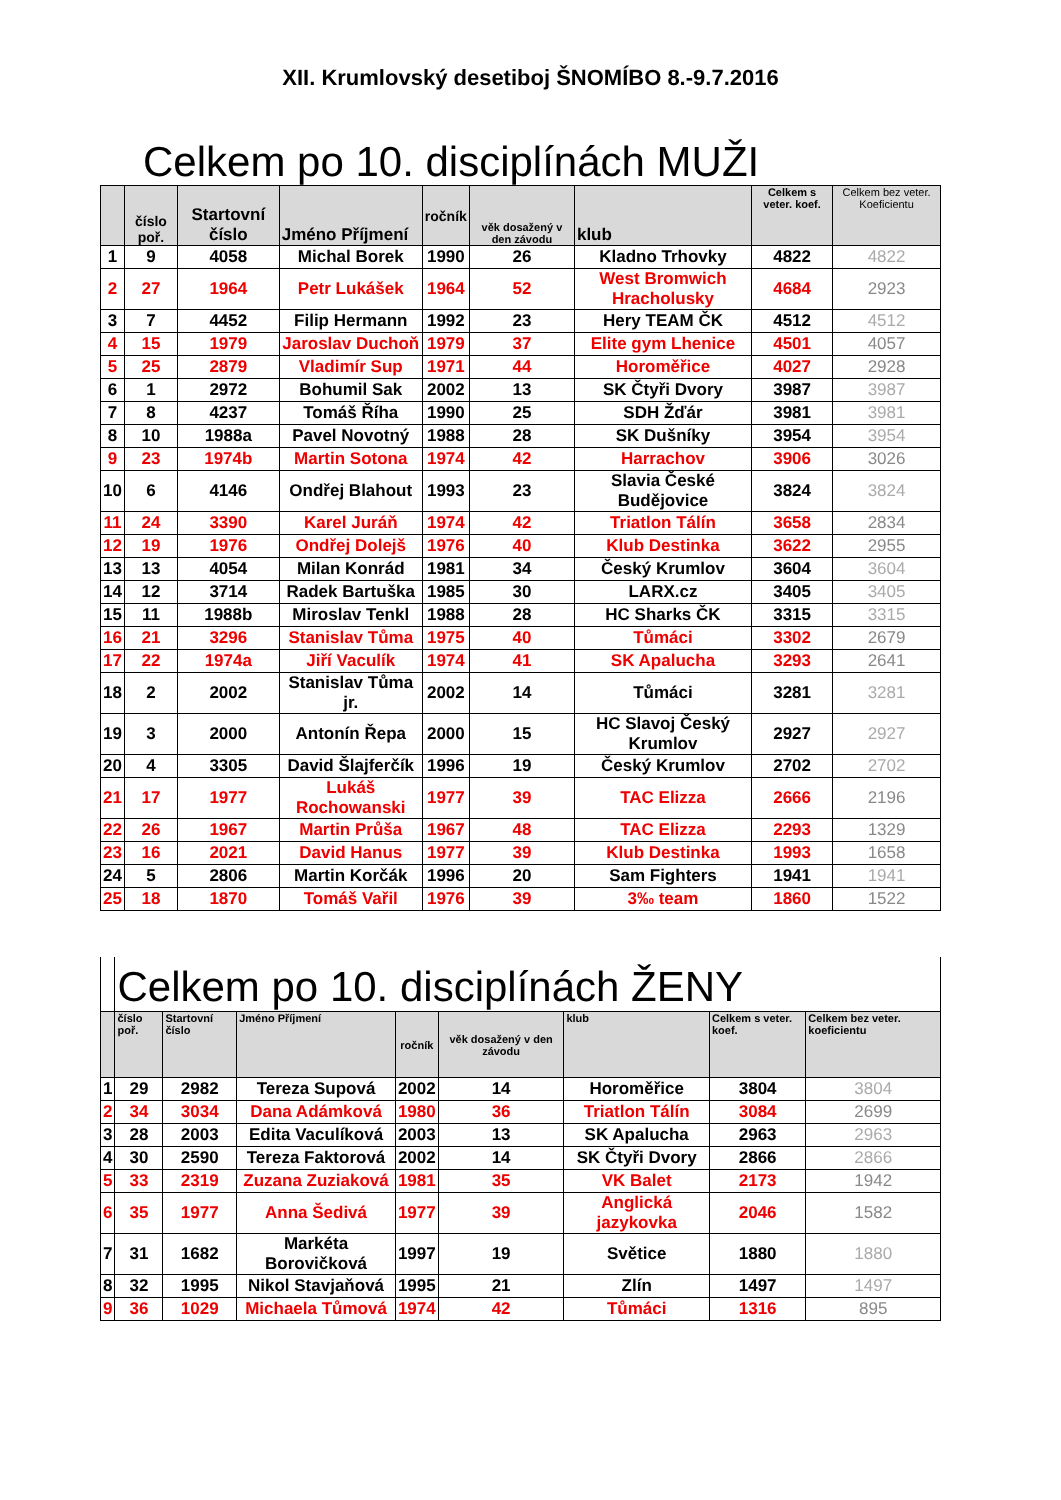XII. Krumlovský desetiboj ŠNOMÍBO 8.-9.7.2016
Celkem po 10. disciplínách MUŽI
| | číslo poř. | Startovní číslo | Jméno Příjmení | ročník | věk dosažený v den závodu | klub | Celkem s veter. koef. | Celkem bez veter. Koeficientu |
| --- | --- | --- | --- | --- | --- | --- | --- | --- |
| 1 | 9 | 4058 | Michal Borek | 1990 | 26 | Kladno Trhovky | 4822 | 4822 |
| 2 | 27 | 1964 | Petr Lukášek | 1964 | 52 | West Bromwich Hracholusky | 4684 | 2923 |
| 3 | 7 | 4452 | Filip Hermann | 1992 | 23 | Hery TEAM ČK | 4512 | 4512 |
| 4 | 15 | 1979 | Jaroslav Duchoň | 1979 | 37 | Elite gym Lhenice | 4501 | 4057 |
| 5 | 25 | 2879 | Vladimír Sup | 1971 | 44 | Horoměřice | 4027 | 2928 |
| 6 | 1 | 2972 | Bohumil Sak | 2002 | 13 | SK Čtyři Dvory | 3987 | 3987 |
| 7 | 8 | 4237 | Tomáš Říha | 1990 | 25 | SDH Žďár | 3981 | 3981 |
| 8 | 10 | 1988a | Pavel Novotný | 1988 | 28 | SK Dušníky | 3954 | 3954 |
| 9 | 23 | 1974b | Martin Sotona | 1974 | 42 | Harrachov | 3906 | 3026 |
| 10 | 6 | 4146 | Ondřej Blahout | 1993 | 23 | Slavia České Budějovice | 3824 | 3824 |
| 11 | 24 | 3390 | Karel Juráň | 1974 | 42 | Triatlon Tálín | 3658 | 2834 |
| 12 | 19 | 1976 | Ondřej Dolejš | 1976 | 40 | Klub Destinka | 3622 | 2955 |
| 13 | 13 | 4054 | Milan Konrád | 1981 | 34 | Český Krumlov | 3604 | 3604 |
| 14 | 12 | 3714 | Radek Bartuška | 1985 | 30 | LARX.cz | 3405 | 3405 |
| 15 | 11 | 1988b | Miroslav Tenkl | 1988 | 28 | HC Sharks ČK | 3315 | 3315 |
| 16 | 21 | 3296 | Stanislav Tůma | 1975 | 40 | Tůmáci | 3302 | 2679 |
| 17 | 22 | 1974a | Jiří Vaculík | 1974 | 41 | SK Apalucha | 3293 | 2641 |
| 18 | 2 | 2002 | Stanislav Tůma jr. | 2002 | 14 | Tůmáci | 3281 | 3281 |
| 19 | 3 | 2000 | Antonín Řepa | 2000 | 15 | HC Slavoj Český Krumlov | 2927 | 2927 |
| 20 | 4 | 3305 | David Šlajferčík | 1996 | 19 | Český Krumlov | 2702 | 2702 |
| 21 | 17 | 1977 | Lukáš Rochowanski | 1977 | 39 | TAC Elizza | 2666 | 2196 |
| 22 | 26 | 1967 | Martin Průša | 1967 | 48 | TAC Elizza | 2293 | 1329 |
| 23 | 16 | 2021 | David Hanus | 1977 | 39 | Klub Destinka | 1993 | 1658 |
| 24 | 5 | 2806 | Martin Korčák | 1996 | 20 | Sam Fighters | 1941 | 1941 |
| 25 | 18 | 1870 | Tomáš Vařil | 1976 | 39 | 3‰ team | 1860 | 1522 |
| | Celkem po 10. disciplínách ŽENY | | | | | | | |
| --- | --- | --- | --- | --- | --- | --- | --- | --- |
| | číslo poř. | Startovní číslo | Jméno Příjmení | ročník | věk dosažený v den závodu | klub | Celkem s veter. koef. | Celkem bez veter. koeficientu |
| 1 | 29 | 2982 | Tereza Supová | 2002 | 14 | Horoměřice | 3804 | 3804 |
| 2 | 34 | 3034 | Dana Adámková | 1980 | 36 | Triatlon Tálín | 3084 | 2699 |
| 3 | 28 | 2003 | Edita Vaculíková | 2003 | 13 | SK Apalucha | 2963 | 2963 |
| 4 | 30 | 2590 | Tereza Faktorová | 2002 | 14 | SK Čtyři Dvory | 2866 | 2866 |
| 5 | 33 | 2319 | Zuzana Zuziaková | 1981 | 35 | VK Balet | 2173 | 1942 |
| 6 | 35 | 1977 | Anna Šedivá | 1977 | 39 | Anglická jazykovka | 2046 | 1582 |
| 7 | 31 | 1682 | Markéta Borovičková | 1997 | 19 | Světice | 1880 | 1880 |
| 8 | 32 | 1995 | Nikol Stavjaňová | 1995 | 21 | Zlín | 1497 | 1497 |
| 9 | 36 | 1029 | Michaela Tůmová | 1974 | 42 | Tůmáci | 1316 | 895 |